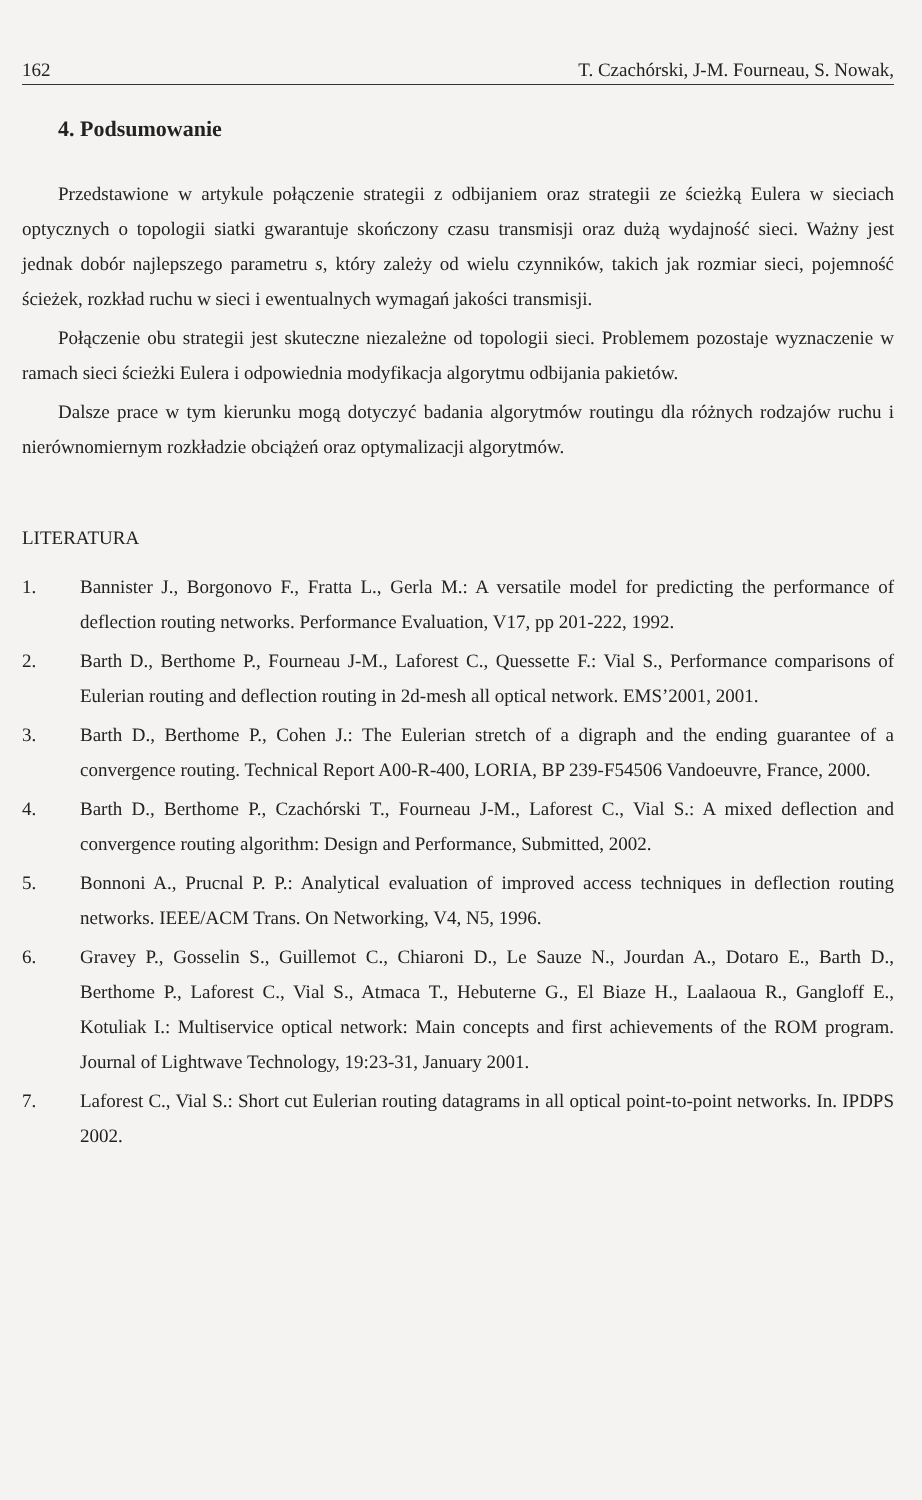162 T. Czachórski, J-M. Fourneau, S. Nowak,
4. Podsumowanie
Przedstawione w artykule połączenie strategii z odbijaniem oraz strategii ze ścieżką Eulera w sieciach optycznych o topologii siatki gwarantuje skończony czasu transmisji oraz dużą wydajność sieci. Ważny jest jednak dobór najlepszego parametru s, który zależy od wielu czynników, takich jak rozmiar sieci, pojemność ścieżek, rozkład ruchu w sieci i ewentualnych wymagań jakości transmisji.
Połączenie obu strategii jest skuteczne niezależne od topologii sieci. Problemem pozostaje wyznaczenie w ramach sieci ścieżki Eulera i odpowiednia modyfikacja algorytmu odbijania pakietów.
Dalsze prace w tym kierunku mogą dotyczyć badania algorytmów routingu dla różnych rodzajów ruchu i nierównomiernym rozkładzie obciążeń oraz optymalizacji algorytmów.
LITERATURA
1. Bannister J., Borgonovo F., Fratta L., Gerla M.: A versatile model for predicting the performance of deflection routing networks. Performance Evaluation, V17, pp 201-222, 1992.
2. Barth D., Berthome P., Fourneau J-M., Laforest C., Quessette F.: Vial S., Performance comparisons of Eulerian routing and deflection routing in 2d-mesh all optical network. EMS’2001, 2001.
3. Barth D., Berthome P., Cohen J.: The Eulerian stretch of a digraph and the ending guarantee of a convergence routing. Technical Report A00-R-400, LORIA, BP 239-F54506 Vandoeuvre, France, 2000.
4. Barth D., Berthome P., Czachórski T., Fourneau J-M., Laforest C., Vial S.: A mixed deflection and convergence routing algorithm: Design and Performance, Submitted, 2002.
5. Bonnoni A., Prucnal P. P.: Analytical evaluation of improved access techniques in deflection routing networks. IEEE/ACM Trans. On Networking, V4, N5, 1996.
6. Gravey P., Gosselin S., Guillemot C., Chiaroni D., Le Sauze N., Jourdan A., Dotaro E., Barth D., Berthome P., Laforest C., Vial S., Atmaca T., Hebuterne G., El Biaze H., Laalaoua R., Gangloff E., Kotuliak I.: Multiservice optical network: Main concepts and first achievements of the ROM program. Journal of Lightwave Technology, 19:23-31, January 2001.
7. Laforest C., Vial S.: Short cut Eulerian routing datagrams in all optical point-to-point networks. In. IPDPS 2002.